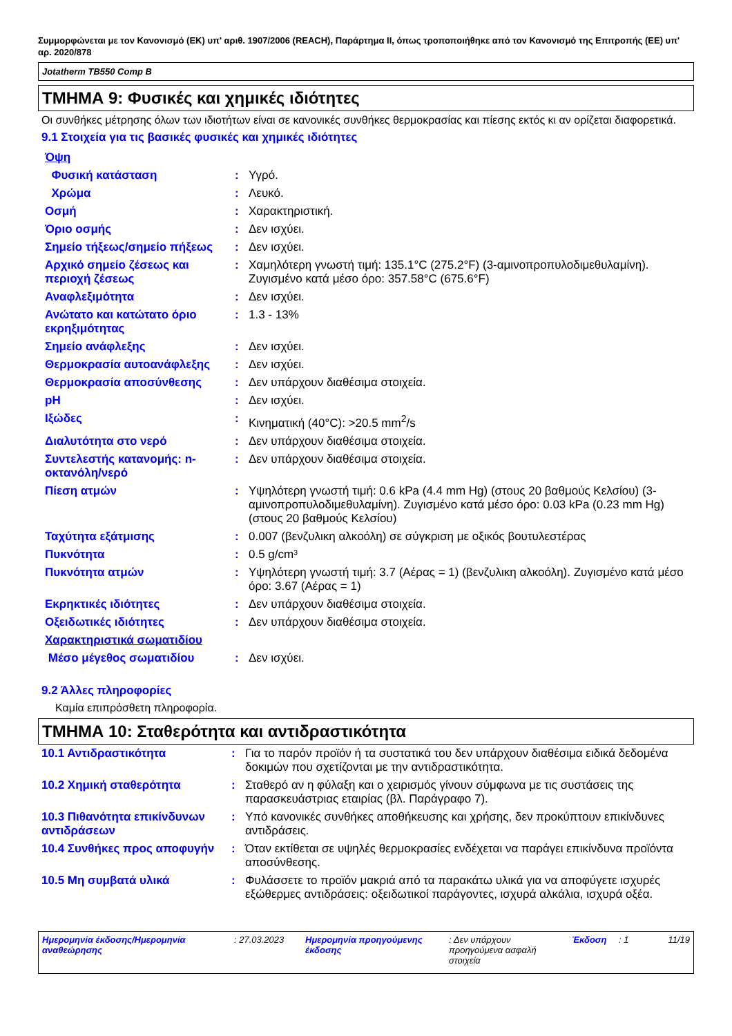Συμμορφώνεται με τον Κανονισμό (ΕΚ) υπ' αριθ. 1907/2006 (REACH), Παράρτημα II, όπως τροποποιήθηκε από τον Κανονισμό της Επιτροπής (ΕΕ) υπ' αρ. 2020/878
Jotatherm TB550 Comp B
ΤΜΗΜΑ 9: Φυσικές και χημικές ιδιότητες
Οι συνθήκες μέτρησης όλων των ιδιοτήτων είναι σε κανονικές συνθήκες θερμοκρασίας και πίεσης εκτός κι αν ορίζεται διαφορετικά.
9.1 Στοιχεία για τις βασικές φυσικές και χημικές ιδιότητες
| Όψη | | |
| Φυσική κατάσταση | : | Υγρό. |
| Χρώμα | : | Λευκό. |
| Οσμή | : | Χαρακτηριστική. |
| Όριο οσμής | : | Δεν ισχύει. |
| Σημείο τήξεως/σημείο πήξεως | : | Δεν ισχύει. |
| Αρχικό σημείο ζέσεως και περιοχή ζέσεως | : | Χαμηλότερη γνωστή τιμή: 135.1°C (275.2°F) (3-αμινοπροπυλοδιμεθυλαμίνη). Ζυγισμένο κατά μέσο όρο: 357.58°C (675.6°F) |
| Αναφλεξιμότητα | : | Δεν ισχύει. |
| Ανώτατο και κατώτατο όριο εκρηξιμότητας | : | 1.3 - 13% |
| Σημείο ανάφλεξης | : | Δεν ισχύει. |
| Θερμοκρασία αυτοανάφλεξης | : | Δεν ισχύει. |
| Θερμοκρασία αποσύνθεσης | : | Δεν υπάρχουν διαθέσιμα στοιχεία. |
| pH | : | Δεν ισχύει. |
| Ιξώδες | : | Κινηματική (40°C): >20.5 mm<sup>2</sup>/s |
| Διαλυτότητα στο νερό | : | Δεν υπάρχουν διαθέσιμα στοιχεία. |
| Συντελεστής κατανομής: n-οκτανόλη/νερό | : | Δεν υπάρχουν διαθέσιμα στοιχεία. |
| Πίεση ατμών | : | Υψηλότερη γνωστή τιμή: 0.6 kPa (4.4 mm Hg) (στους 20 βαθμούς Κελσίου) (3-αμινοπροπυλοδιμεθυλαμίνη). Ζυγισμένο κατά μέσο όρο: 0.03 kPa (0.23 mm Hg) (στους 20 βαθμούς Κελσίου) |
| Ταχύτητα εξάτμισης | : | 0.007 (βενζυλικη αλκοόλη) σε σύγκριση με οξικός βουτυλεστέρας |
| Πυκνότητα | : | 0.5 g/cm³ |
| Πυκνότητα ατμών | : | Υψηλότερη γνωστή τιμή: 3.7 (Αέρας = 1) (βενζυλικη αλκοόλη). Ζυγισμένο κατά μέσο όρο: 3.67 (Αέρας = 1) |
| Εκρηκτικές ιδιότητες | : | Δεν υπάρχουν διαθέσιμα στοιχεία. |
| Οξειδωτικές ιδιότητες | : | Δεν υπάρχουν διαθέσιμα στοιχεία. |
| Χαρακτηριστικά σωματιδίου | | |
| Μέσο μέγεθος σωματιδίου | : | Δεν ισχύει. |
9.2 Άλλες πληροφορίες
Καμία επιπρόσθετη πληροφορία.
ΤΜΗΜΑ 10: Σταθερότητα και αντιδραστικότητα
| 10.1 Αντιδραστικότητα | : | Για το παρόν προϊόν ή τα συστατικά του δεν υπάρχουν διαθέσιμα ειδικά δεδομένα δοκιμών που σχετίζονται με την αντιδραστικότητα. |
| 10.2 Χημική σταθερότητα | : | Σταθερό αν η φύλαξη και ο χειρισμός γίνουν σύμφωνα με τις συστάσεις της παρασκευάστριας εταιρίας (βλ. Παράγραφο 7). |
| 10.3 Πιθανότητα επικίνδυνων αντιδράσεων | : | Υπό κανονικές συνθήκες αποθήκευσης και χρήσης, δεν προκύπτουν επικίνδυνες αντιδράσεις. |
| 10.4 Συνθήκες προς αποφυγήν | : | Όταν εκτίθεται σε υψηλές θερμοκρασίες ενδέχεται να παράγει επικίνδυνα προϊόντα αποσύνθεσης. |
| 10.5 Μη συμβατά υλικά | : | Φυλάσσετε το προϊόν μακριά από τα παρακάτω υλικά για να αποφύγετε ισχυρές εξώθερμες αντιδράσεις: οξειδωτικοί παράγοντες, ισχυρά αλκάλια, ισχυρά οξέα. |
Ημερομηνία έκδοσης/Ημερομηνία αναθεώρησης
: 27.03.2023 Ημερομηνία προηγούμενης έκδοσης
: Δεν υπάρχουν προηγούμενα ασφαλή στοιχεία
Έκδοση : 1 11/19